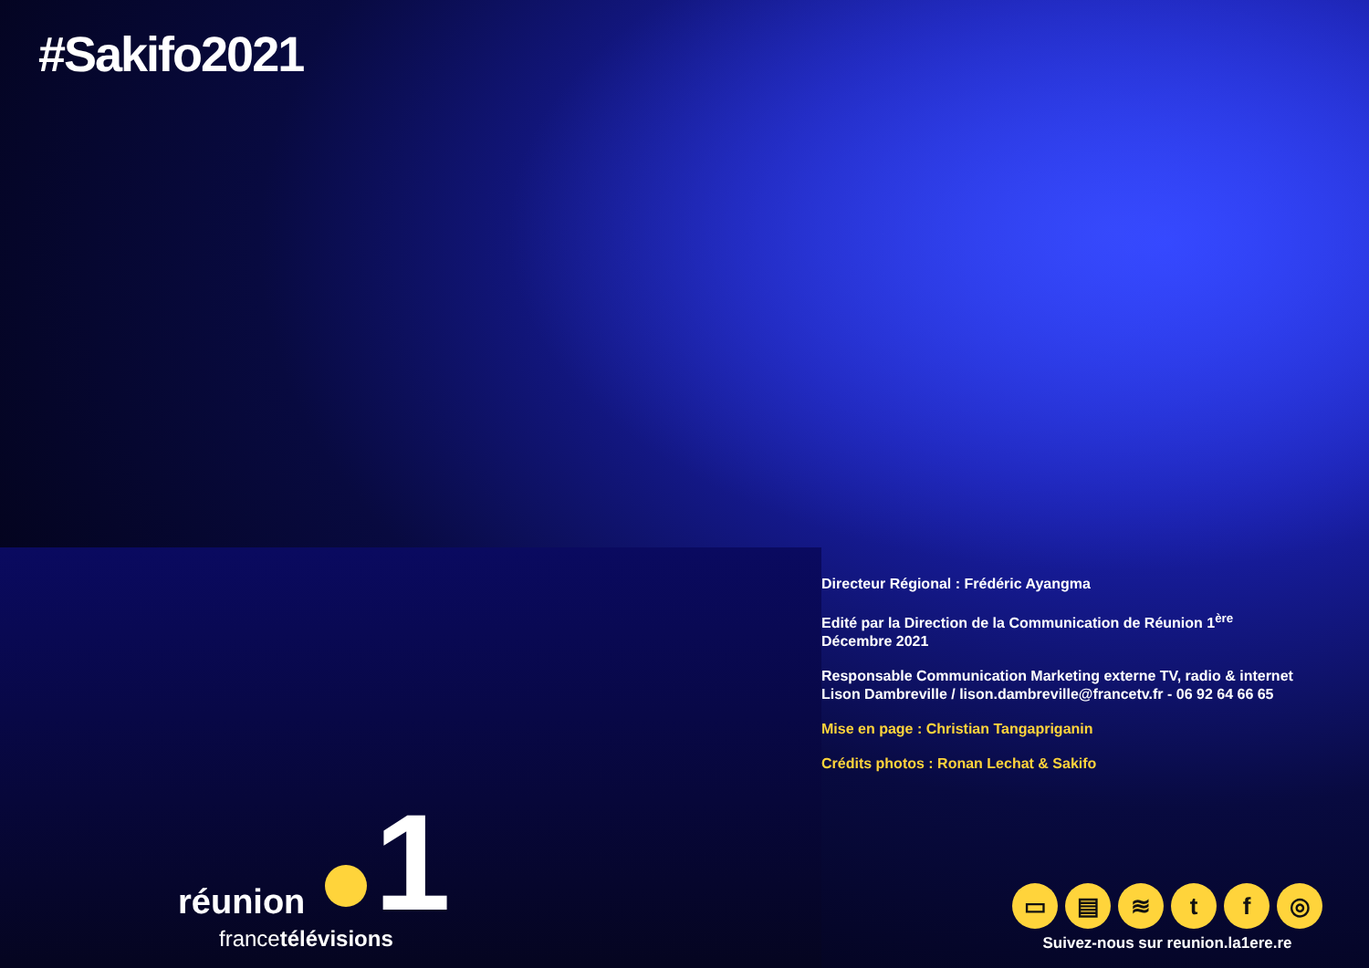#Sakifo2021
Directeur Régional : Frédéric Ayangma
Edité par la Direction de la Communication de Réunion 1<sup>ère</sup>
Décembre 2021
Responsable Communication Marketing externe TV, radio & internet
Lison Dambreville / lison.dambreville@francetv.fr - 06 92 64 66 65
Mise en page : Christian Tangapriganin
Crédits photos : Ronan Lechat & Sakifo
réunion 1
francetélévisions
▭ ▤ ≋ tf ◎
Suivez-nous sur reunion.la1ere.re